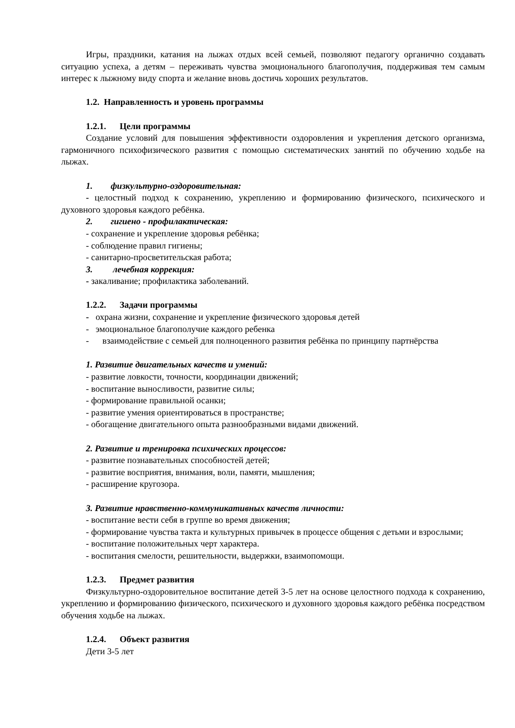Игры, праздники, катания на лыжах отдых всей семьей, позволяют педагогу органично создавать ситуацию успеха, а детям – переживать чувства эмоционального благополучия, поддерживая тем самым интерес к лыжному виду спорта и желание вновь достичь хороших результатов.
1.2. Направленность и уровень программы
1.2.1. Цели программы
Создание условий для повышения эффективности оздоровления и укрепления детского организма, гармоничного психофизического развития с помощью систематических занятий по обучению ходьбе на лыжах.
1. физкультурно-оздоровительная:
- целостный подход к сохранению, укреплению и формированию физического, психического и духовного здоровья каждого ребёнка.
2. гигиено - профилактическая:
- сохранение и укрепление здоровья ребёнка;
- соблюдение правил гигиены;
- санитарно-просветительская работа;
3. лечебная коррекция:
- закаливание; профилактика заболеваний.
1.2.2. Задачи программы
- охрана жизни, сохранение и укрепление физического здоровья детей
- эмоциональное благополучие каждого ребенка
- взаимодействие с семьей для полноценного развития ребёнка по принципу партнёрства
1. Развитие двигательных качеств и умений:
- развитие ловкости, точности, координации движений;
- воспитание выносливости, развитие силы;
- формирование правильной осанки;
- развитие умения ориентироваться в пространстве;
- обогащение двигательного опыта разнообразными видами движений.
2. Развитие и тренировка психических процессов:
- развитие познавательных способностей детей;
- развитие восприятия, внимания, воли, памяти, мышления;
- расширение кругозора.
3. Развитие нравственно-коммуникативных качеств личности:
- воспитание вести себя в группе во время движения;
- формирование чувства такта и культурных привычек в процессе общения с детьми и взрослыми;
- воспитание положительных черт характера.
- воспитания смелости, решительности, выдержки, взаимопомощи.
1.2.3. Предмет развития
Физкультурно-оздоровительное воспитание детей 3-5 лет на основе целостного подхода к сохранению, укреплению и формированию физического, психического и духовного здоровья каждого ребёнка посредством обучения ходьбе на лыжах.
1.2.4. Объект развития
Дети 3-5 лет